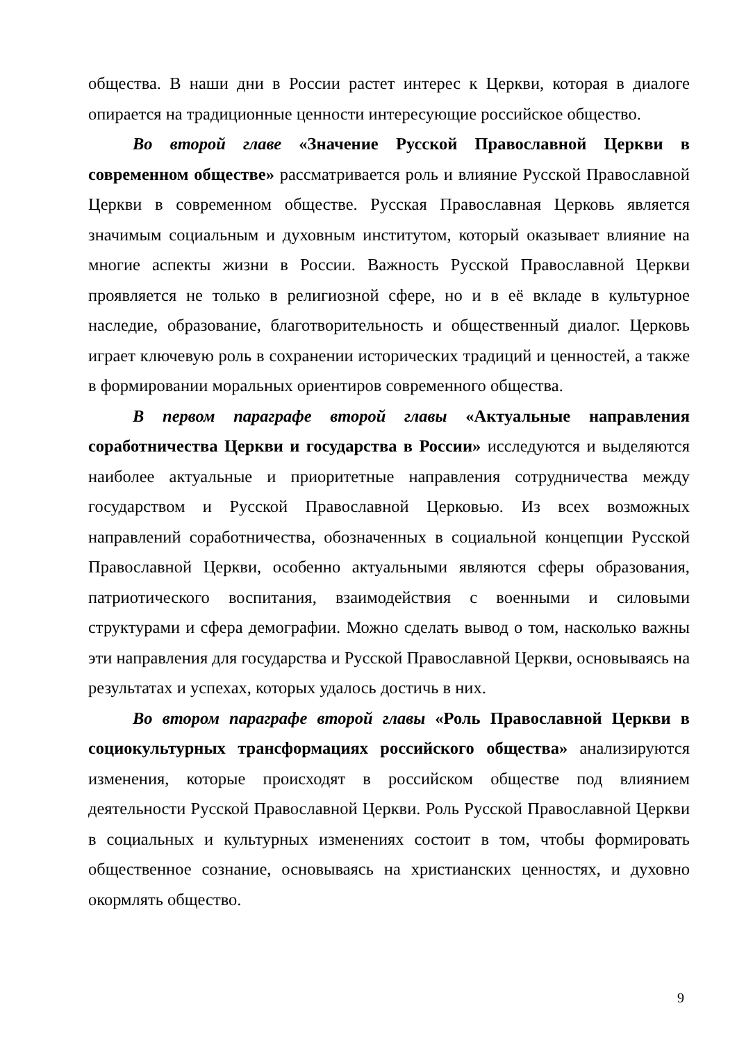общества. В наши дни в России растет интерес к Церкви, которая в диалоге опирается на традиционные ценности интересующие российское общество.
Во второй главе «Значение Русской Православной Церкви в современном обществе» рассматривается роль и влияние Русской Православной Церкви в современном обществе. Русская Православная Церковь является значимым социальным и духовным институтом, который оказывает влияние на многие аспекты жизни в России. Важность Русской Православной Церкви проявляется не только в религиозной сфере, но и в её вкладе в культурное наследие, образование, благотворительность и общественный диалог. Церковь играет ключевую роль в сохранении исторических традиций и ценностей, а также в формировании моральных ориентиров современного общества.
В первом параграфе второй главы «Актуальные направления соработничества Церкви и государства в России» исследуются и выделяются наиболее актуальные и приоритетные направления сотрудничества между государством и Русской Православной Церковью. Из всех возможных направлений соработничества, обозначенных в социальной концепции Русской Православной Церкви, особенно актуальными являются сферы образования, патриотического воспитания, взаимодействия с военными и силовыми структурами и сфера демографии. Можно сделать вывод о том, насколько важны эти направления для государства и Русской Православной Церкви, основываясь на результатах и успехах, которых удалось достичь в них.
Во втором параграфе второй главы «Роль Православной Церкви в социокультурных трансформациях российского общества» анализируются изменения, которые происходят в российском обществе под влиянием деятельности Русской Православной Церкви. Роль Русской Православной Церкви в социальных и культурных изменениях состоит в том, чтобы формировать общественное сознание, основываясь на христианских ценностях, и духовно окормлять общество.
9